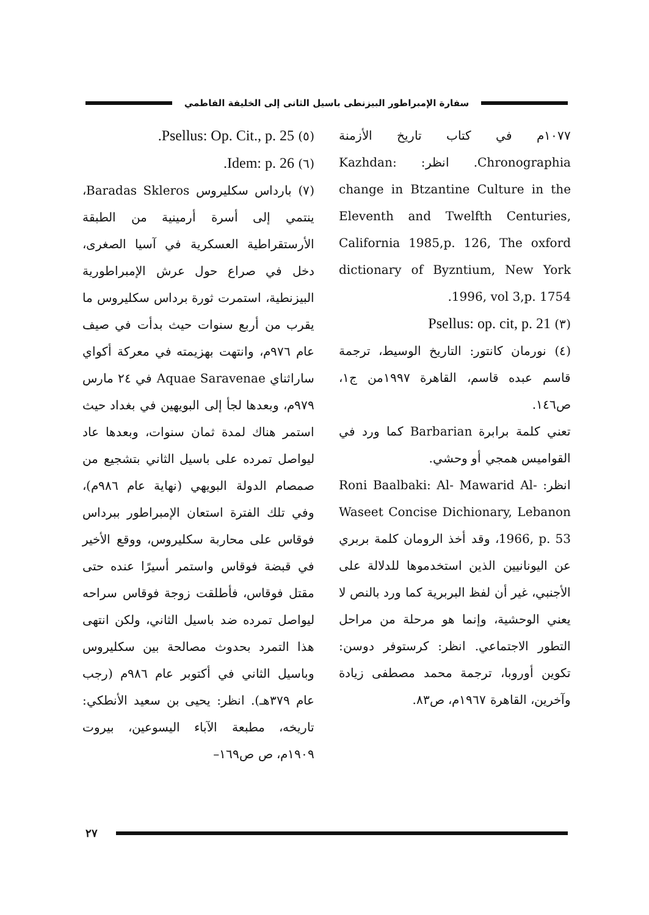سفارة الإمبراطور البيزنطى باسيل الثانى إلى الخليفة الفاطمي
١٠٧٧م في كتاب تاريخ الأزمنة Chronographia. انظر: Kazhdan: change in Btzantine Culture in the Eleventh and Twelfth Centuries, California 1985,p. 126, The oxford dictionary of Byzntium, New York 1996, vol 3,p. 1754.
(٣) Psellus: op. cit, p. 21
(٤) نورمان كانتور: التاريخ الوسيط، ترجمة قاسم عبده قاسم، القاهرة ١٩٩٧من ج١، ص١٤٦.
تعني كلمة برابرة Barbarian كما ورد في القواميس همجي أو وحشي.
انظر: Roni Baalbaki: Al- Mawarid Al-Waseet Concise Dichionary, Lebanon 1966, p. 53، وقد أخذ الرومان كلمة بربري عن اليونانيين الذين استخدموها للدلالة على الأجنبي، غير أن لفظ البربرية كما ورد بالنص لا يعني الوحشية، وإنما هو مرحلة من مراحل التطور الاجتماعي. انظر: كرستوفر دوسن: تكوين أوروبا، ترجمة محمد مصطفى زيادة وآخرين، القاهرة ١٩٦٧م، ص٨٣.
(٥) Psellus: Op. Cit., p. 25.
(٦) Idem: p. 26.
(٧) بارداس سكليروس Baradas Skleros، ينتمي إلى أسرة أرمينية من الطبقة الأرستقراطية العسكرية في آسيا الصغرى، دخل في صراع حول عرش الإمبراطورية البيزنطية، استمرت ثورة برداس سكليروس ما يقرب من أربع سنوات حيث بدأت في صيف عام ٩٧٦م، وانتهت بهزيمته في معركة أكواي ساراثناي Aquae Saravenae في ٢٤ مارس ٩٧٩م، وبعدها لجأ إلى البويهين في بغداد حيث استمر هناك لمدة ثمان سنوات، وبعدها عاد ليواصل تمرده على باسيل الثاني بتشجيع من صمصام الدولة البويهي (نهاية عام ٩٨٦م)، وفي تلك الفترة استعان الإمبراطور ببرداس فوقاس على محاربة سكليروس، ووقع الأخير في قبضة فوقاس واستمر أسيرًا عنده حتى مقتل فوقاس، فأطلقت زوجة فوقاس سراحه ليواصل تمرده ضد باسيل الثاني، ولكن انتهى هذا التمرد بحدوث مصالحة بين سكليروس وباسيل الثاني في أكتوبر عام ٩٨٦م (رجب عام ٣٧٩هـ). انظر: يحيى بن سعيد الأنطكي: تاريخه، مطبعة الآباء اليسوعين، بيروت ١٩٠٩م، ص ص١٦٩–
٢٧